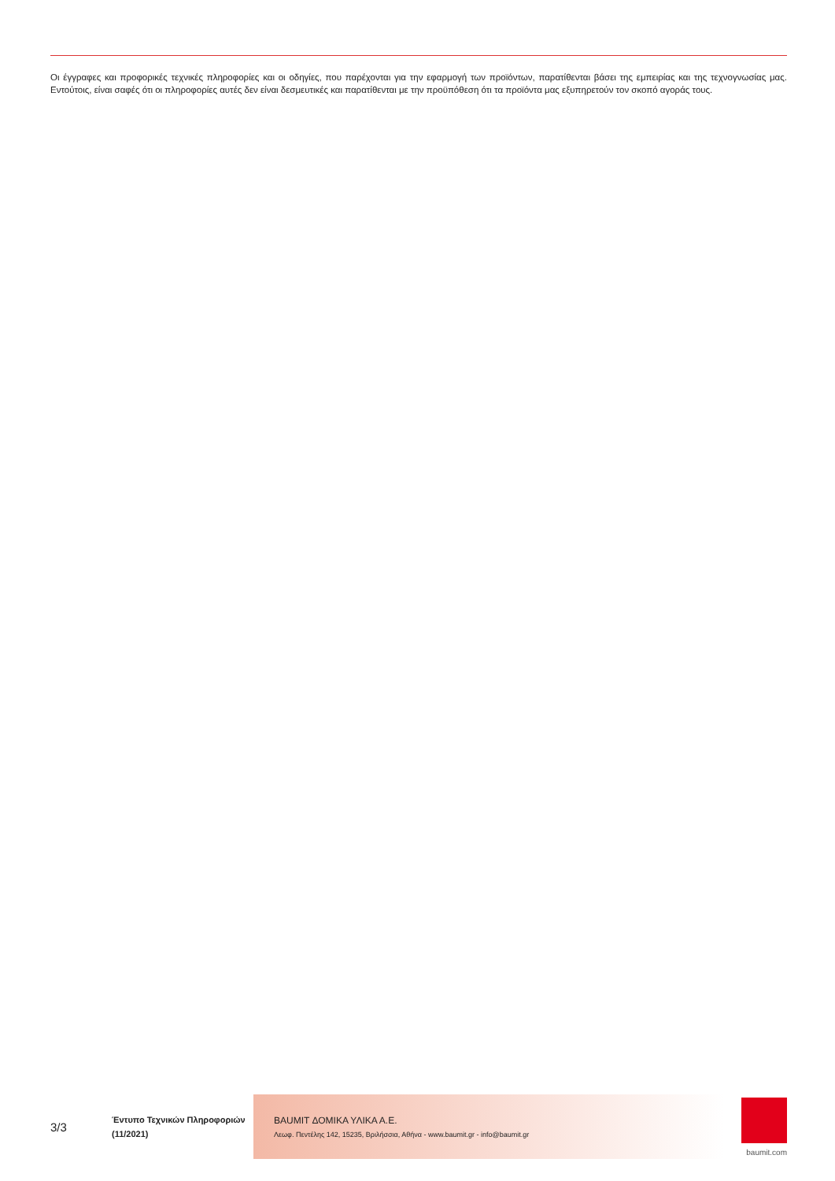Οι έγγραφες και προφορικές τεχνικές πληροφορίες και οι οδηγίες, που παρέχονται για την εφαρμογή των προϊόντων, παρατίθενται βάσει της εμπειρίας και της τεχνογνωσίας μας. Εντούτοις, είναι σαφές ότι οι πληροφορίες αυτές δεν είναι δεσμευτικές και παρατίθενται με την προϋπόθεση ότι τα προϊόντα μας εξυπηρετούν τον σκοπό αγοράς τους.
3/3
Έντυπο Τεχνικών Πληροφοριών
(11/2021)
BAUMIT ΔΟΜΙΚΑ ΥΛΙΚΑ Α.Ε.
Λεωφ. Πεντέλης 142, 15235, Βριλήσσια, Αθήνα - www.baumit.gr - info@baumit.gr
baumit.com